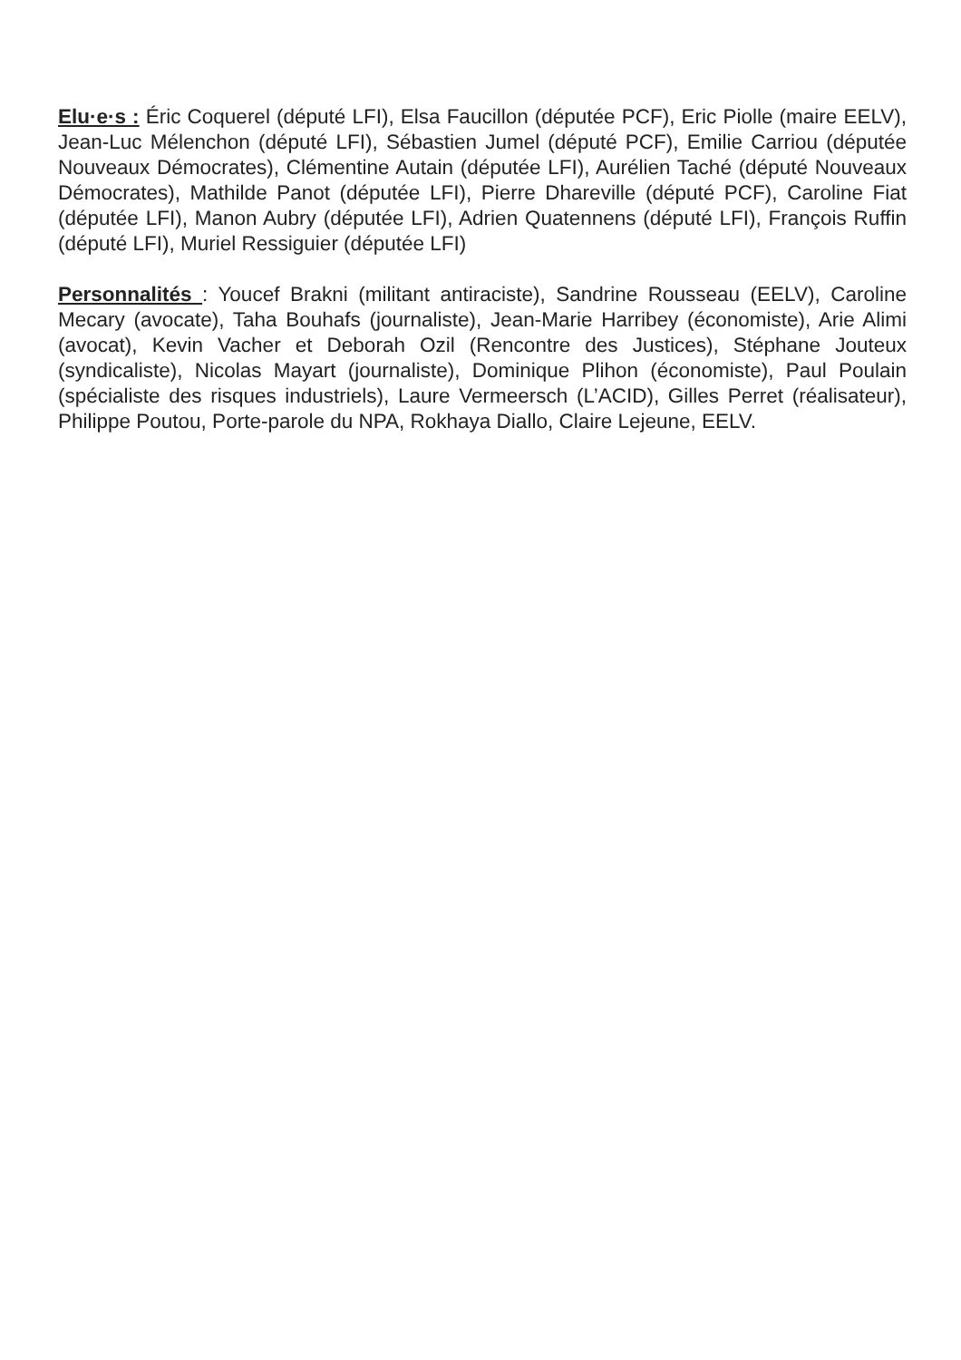Elu·e·s : Éric Coquerel (député LFI), Elsa Faucillon (députée PCF), Eric Piolle (maire EELV), Jean-Luc Mélenchon (député LFI), Sébastien Jumel (député PCF), Emilie Carriou (députée Nouveaux Démocrates), Clémentine Autain (députée LFI), Aurélien Taché (député Nouveaux Démocrates), Mathilde Panot (députée LFI), Pierre Dhareville (député PCF), Caroline Fiat (députée LFI), Manon Aubry (députée LFI), Adrien Quatennens (député LFI), François Ruffin (député LFI), Muriel Ressiguier (députée LFI)
Personnalités : Youcef Brakni (militant antiraciste), Sandrine Rousseau (EELV), Caroline Mecary (avocate), Taha Bouhafs (journaliste), Jean-Marie Harribey (économiste), Arie Alimi (avocat), Kevin Vacher et Deborah Ozil (Rencontre des Justices), Stéphane Jouteux (syndicaliste), Nicolas Mayart (journaliste), Dominique Plihon (économiste), Paul Poulain (spécialiste des risques industriels), Laure Vermeersch (L’ACID), Gilles Perret (réalisateur), Philippe Poutou, Porte-parole du NPA, Rokhaya Diallo, Claire Lejeune, EELV.